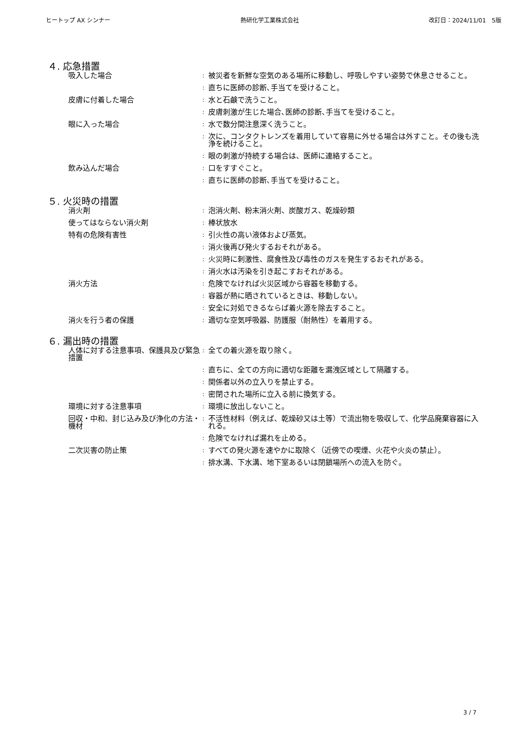ヒートップ AX シンナー 熱研化学工業株式会社 改訂日：2024/11/01　5版
４. 応急措置
| 吸入した場合 | : | 被災者を新鮮な空気のある場所に移動し、呼吸しやすい姿勢で休息させること。 |
| | : | 直ちに医師の診断､手当てを受けること。 |
| 皮膚に付着した場合 | : | 水と石鹸で洗うこと。 |
| | : | 皮膚刺激が生じた場合､医師の診断､手当てを受けること。 |
| 眼に入った場合 | : | 水で数分間注意深く洗うこと。 |
| | : | 次に、コンタクトレンズを着用していて容易に外せる場合は外すこと。その後も洗浄を続けること。 |
| | : | 眼の刺激が持続する場合は、医師に連絡すること。 |
| 飲み込んだ場合 | : | 口をすすぐこと。 |
| | : | 直ちに医師の診断､手当てを受けること。 |
５. 火災時の措置
| 消火剤 | : | 泡消火剤、粉末消火剤、炭酸ガス、乾燥砂類 |
| 使ってはならない消火剤 | : | 棒状放水 |
| 特有の危険有害性 | : | 引火性の高い液体および蒸気。 |
| | : | 消火後再び発火するおそれがある。 |
| | : | 火災時に刺激性、腐食性及び毒性のガスを発生するおそれがある。 |
| | : | 消火水は汚染を引き起こすおそれがある。 |
| 消火方法 | : | 危険でなければ火災区域から容器を移動する。 |
| | : | 容器が熱に晒されているときは、移動しない。 |
| | : | 安全に対処できるならば着火源を除去すること。 |
| 消火を行う者の保護 | : | 適切な空気呼吸器、防護服（耐熱性）を着用する。 |
６. 漏出時の措置
| 人体に対する注意事項、保護具及び緊急措置 | : | 全ての着火源を取り除く。 |
| | : | 直ちに、全ての方向に適切な距離を漏洩区域として隔離する。 |
| | : | 関係者以外の立入りを禁止する。 |
| | : | 密閉された場所に立入る前に換気する。 |
| 環境に対する注意事項 | : | 環境に放出しないこと。 |
| 回収・中和、封じ込み及び浄化の方法・機材 | : | 不活性材料（例えば、乾燥砂又は土等）で流出物を吸収して、化学品廃棄容器に入れる。 |
| | : | 危険でなければ漏れを止める。 |
| 二次災害の防止策 | : | すべての発火源を速やかに取除く（近傍での喫煙、火花や火炎の禁止）。 |
| | : | 排水溝、下水溝、地下室あるいは閉鎖場所への流入を防ぐ。 |
3 / 7